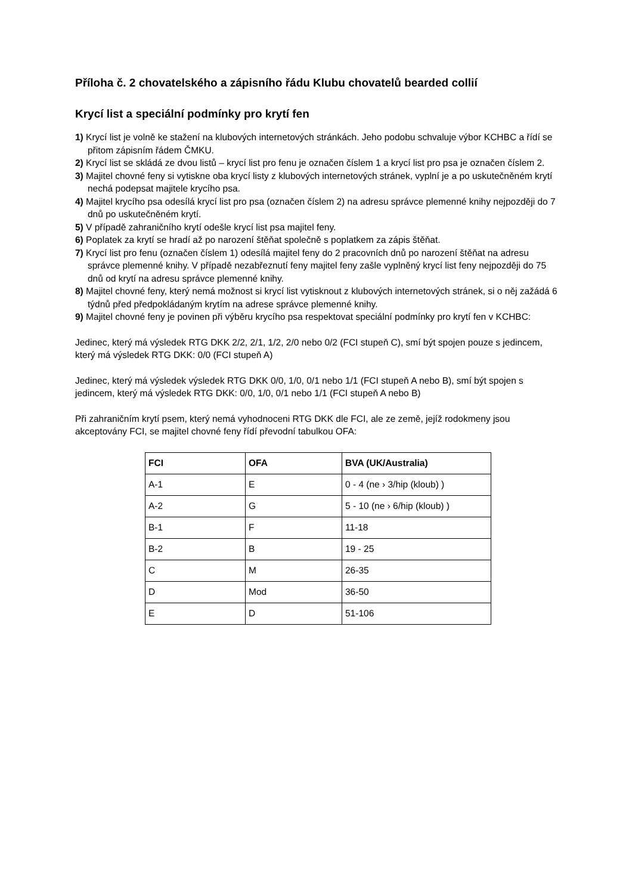Příloha č. 2 chovatelského a zápisního řádu Klubu chovatelů bearded collií
Krycí list a speciální podmínky pro krytí fen
1) Krycí list je volně ke stažení na klubových internetových stránkách. Jeho podobu schvaluje výbor KCHBC a řídí se přitom zápisním řádem ČMKU.
2) Krycí list se skládá ze dvou listů – krycí list pro fenu je označen číslem 1 a krycí list pro psa je označen číslem 2.
3) Majitel chovné feny si vytiskne oba krycí listy z klubových internetových stránek, vyplní je a po uskutečněném krytí nechá podepsat majitele krycího psa.
4) Majitel krycího psa odesílá krycí list pro psa (označen číslem 2) na adresu správce plemenné knihy nejpozději do 7 dnů po uskutečněném krytí.
5) V případě zahraničního krytí odešle krycí list psa majitel feny.
6) Poplatek za krytí se hradí až po narození štěňat společně s poplatkem za zápis štěňat.
7) Krycí list pro fenu (označen číslem 1) odesílá majitel feny do 2 pracovních dnů po narození štěňat na adresu správce plemenné knihy. V případě nezabřeznutí feny majitel feny zašle vyplněný krycí list feny nejpozději do 75 dnů od krytí na adresu správce plemenné knihy.
8) Majitel chovné feny, který nemá možnost si krycí list vytisknout z klubových internetových stránek, si o něj zažádá 6 týdnů před předpokládaným krytím na adrese správce plemenné knihy.
9) Majitel chovné feny je povinen při výběru krycího psa respektovat speciální podmínky pro krytí fen v KCHBC:
Jedinec, který má výsledek RTG DKK 2/2, 2/1, 1/2, 2/0 nebo 0/2 (FCI stupeň C), smí být spojen pouze s jedincem, který má výsledek RTG DKK: 0/0 (FCI stupeň A)
Jedinec, který má výsledek výsledek RTG DKK 0/0, 1/0, 0/1 nebo 1/1 (FCI stupeň A nebo B), smí být spojen s jedincem, který má výsledek RTG DKK: 0/0, 1/0, 0/1 nebo 1/1 (FCI stupeň A nebo B)
Při zahraničním krytí psem, který nemá vyhodnoceni RTG DKK dle FCI, ale ze země, jejíž rodokmeny jsou akceptovány FCI, se majitel chovné feny řídí převodní tabulkou OFA:
| FCI | OFA | BVA (UK/Australia) |
| --- | --- | --- |
| A-1 | E | 0 - 4 (ne › 3/hip (kloub) ) |
| A-2 | G | 5 - 10 (ne › 6/hip (kloub) ) |
| B-1 | F | 11-18 |
| B-2 | B | 19 - 25 |
| C | M | 26-35 |
| D | Mod | 36-50 |
| E | D | 51-106 |